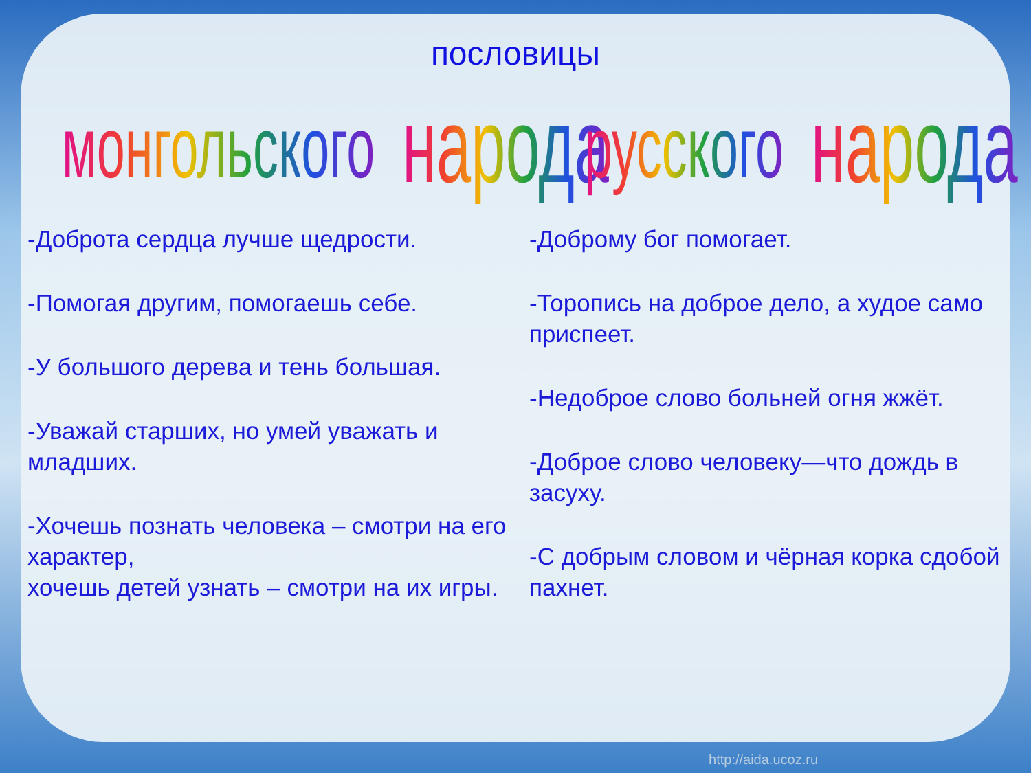пословицы
монгольского народа
-Доброта сердца лучше щедрости.
-Помогая другим, помогаешь себе.
-У большого дерева и тень большая.
-Уважай старших, но умей уважать и младших.
-Хочешь познать человека – смотри на его характер,
хочешь детей узнать – смотри на их игры.
русского народа
-Доброму бог помогает.
-Торопись на доброе дело, а худое само приспеет.
-Недоброе слово больней огня жжёт.
-Доброе слово человеку—что дождь в засуху.
-С добрым словом и чёрная корка сдобой пахнет.
http://aida.ucoz.ru